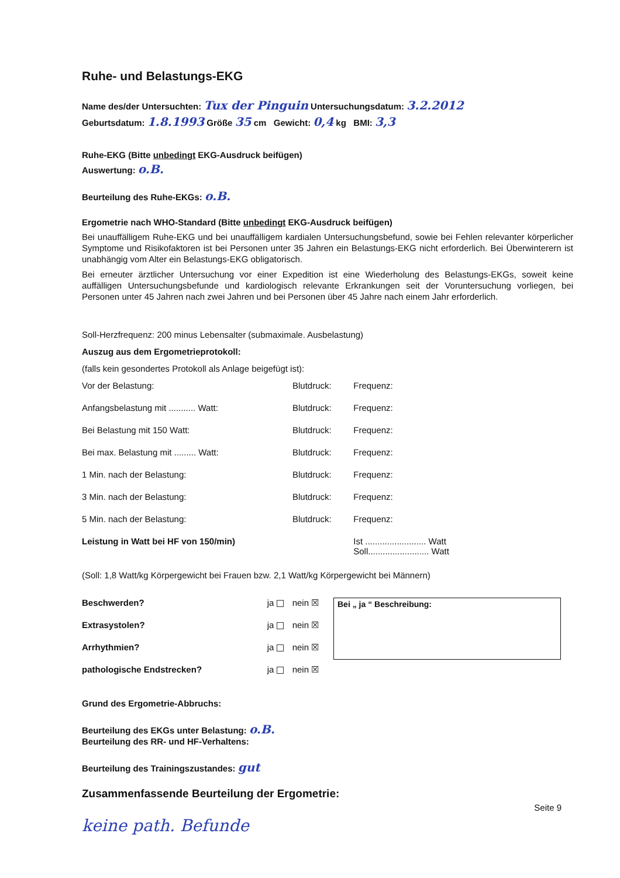Ruhe- und Belastungs-EKG
Name des/der Untersuchten: Tux der Pinguin Untersuchungsdatum: 3.2.2012
Geburtsdatum: 1.8.1993 Größe 35 cm Gewicht: 0,4 kg BMI: 3,3
Ruhe-EKG (Bitte unbedingt EKG-Ausdruck beifügen)
Auswertung: o.B.
Beurteilung des Ruhe-EKGs: o.B.
Ergometrie nach WHO-Standard (Bitte unbedingt EKG-Ausdruck beifügen)
Bei unauffälligem Ruhe-EKG und bei unauffälligem kardialen Untersuchungsbefund, sowie bei Fehlen relevanter körperlicher Symptome und Risikofaktoren ist bei Personen unter 35 Jahren ein Belastungs-EKG nicht erforderlich. Bei Überwinterern ist unabhängig vom Alter ein Belastungs-EKG obligatorisch.
Bei erneuter ärztlicher Untersuchung vor einer Expedition ist eine Wiederholung des Belastungs-EKGs, soweit keine auffälligen Untersuchungsbefunde und kardiologisch relevante Erkrankungen seit der Voruntersuchung vorliegen, bei Personen unter 45 Jahren nach zwei Jahren und bei Personen über 45 Jahre nach einem Jahr erforderlich.
Soll-Herzfrequenz: 200 minus Lebensalter (submaximale. Ausbelastung)
Auszug aus dem Ergometrieprotokoll:
(falls kein gesondertes Protokoll als Anlage beigefügt ist):
| Vor der Belastung: | Blutdruck: | Frequenz: |
| Anfangsbelastung mit ........... Watt: | Blutdruck: | Frequenz: |
| Bei Belastung mit 150 Watt: | Blutdruck: | Frequenz: |
| Bei max. Belastung mit ......... Watt: | Blutdruck: | Frequenz: |
| 1 Min. nach der Belastung: | Blutdruck: | Frequenz: |
| 3 Min. nach der Belastung: | Blutdruck: | Frequenz: |
| 5 Min. nach der Belastung: | Blutdruck: | Frequenz: |
| Leistung in Watt bei HF von 150/min) | | Ist ......................... Watt Soll......................... Watt |
(Soll: 1,8 Watt/kg Körpergewicht bei Frauen bzw. 2,1 Watt/kg Körpergewicht bei Männern)
| Beschwerden? | ja | nein ☒ |
| Extrasystolen? | ja | nein ☒ |
| Arrhythmien? | ja | nein ☒ |
| pathologische Endstrecken? | ja | nein ☒ |
Bei „ ja “ Beschreibung:
Grund des Ergometrie-Abbruchs:
Beurteilung des EKGs unter Belastung: o.B.
Beurteilung des RR- und HF-Verhaltens:
Beurteilung des Trainingszustandes: gut
Zusammenfassende Beurteilung der Ergometrie:
Seite 9
keine path. Befunde